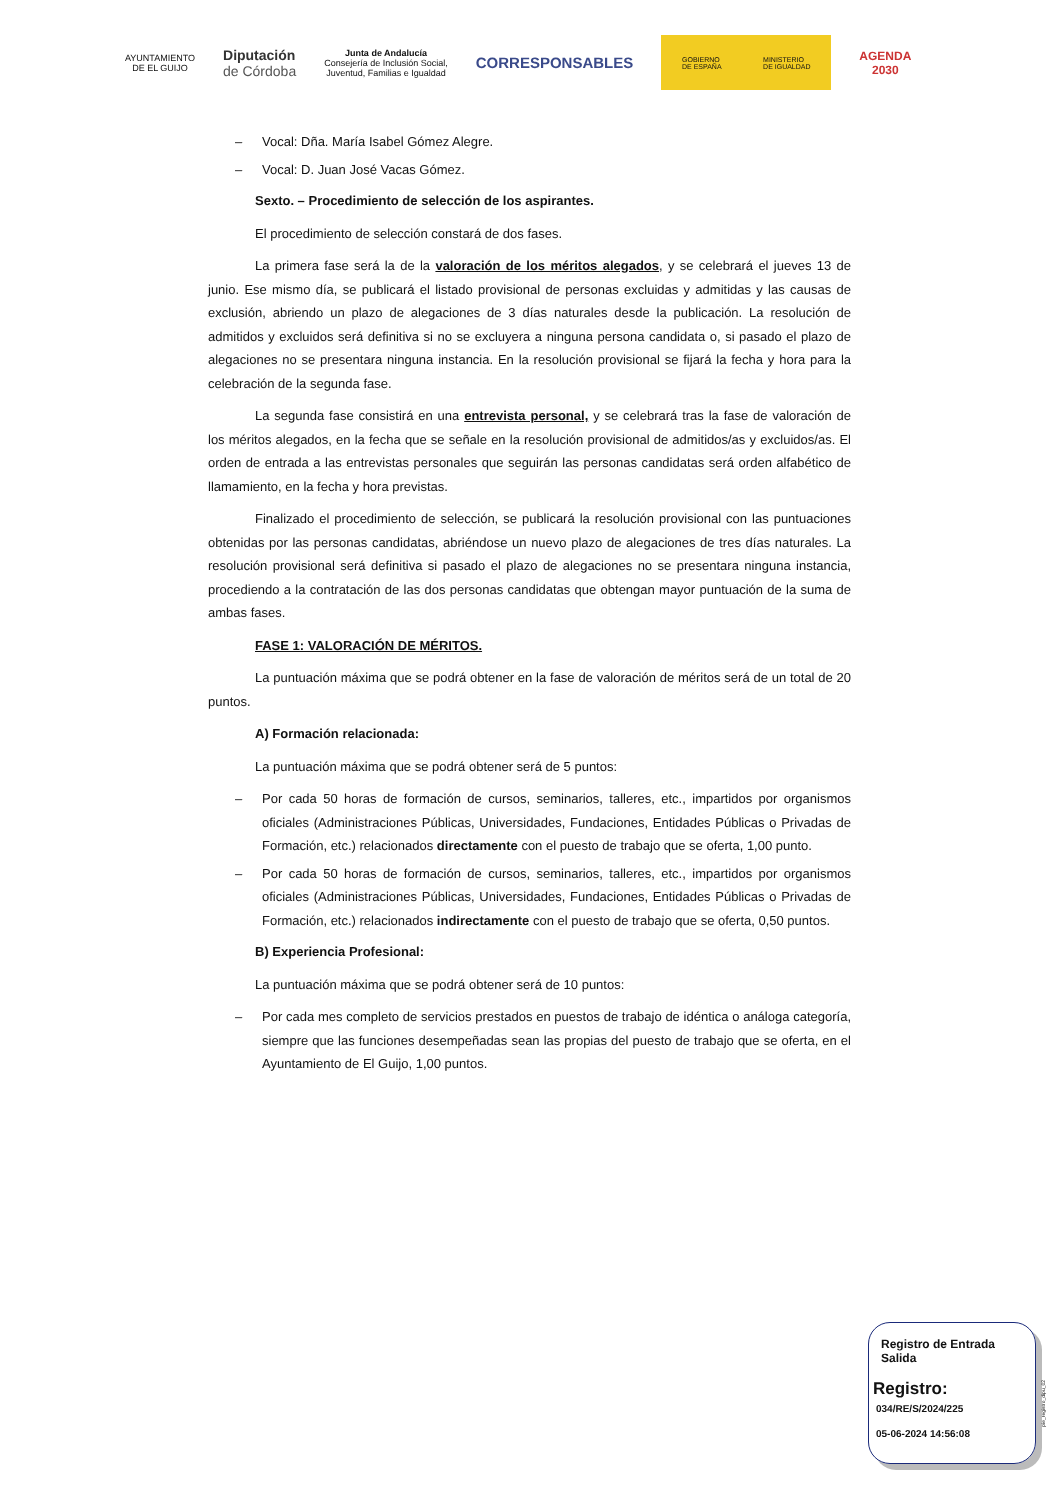AYUNTAMIENTO
DE EL GUIJO
Diputación
de Córdoba
Junta de Andalucía
Consejería de Inclusión Social,
Juventud, Familias e Igualdad
CORRESPONSABLES
GOBIERNO
DE ESPAÑA MINISTERIO
DE IGUALDAD
AGENDA
2030
– Vocal: Dña. María Isabel Gómez Alegre.
– Vocal: D. Juan José Vacas Gómez.
Sexto. – Procedimiento de selección de los aspirantes.
El procedimiento de selección constará de dos fases.
La primera fase será la de la valoración de los méritos alegados, y se celebrará el jueves 13 de junio. Ese mismo día, se publicará el listado provisional de personas excluidas y admitidas y las causas de exclusión, abriendo un plazo de alegaciones de 3 días naturales desde la publicación. La resolución de admitidos y excluidos será definitiva si no se excluyera a ninguna persona candidata o, si pasado el plazo de alegaciones no se presentara ninguna instancia. En la resolución provisional se fijará la fecha y hora para la celebración de la segunda fase.
La segunda fase consistirá en una entrevista personal, y se celebrará tras la fase de valoración de los méritos alegados, en la fecha que se señale en la resolución provisional de admitidos/as y excluidos/as. El orden de entrada a las entrevistas personales que seguirán las personas candidatas será orden alfabético de llamamiento, en la fecha y hora previstas.
Finalizado el procedimiento de selección, se publicará la resolución provisional con las puntuaciones obtenidas por las personas candidatas, abriéndose un nuevo plazo de alegaciones de tres días naturales. La resolución provisional será definitiva si pasado el plazo de alegaciones no se presentara ninguna instancia, procediendo a la contratación de las dos personas candidatas que obtengan mayor puntuación de la suma de ambas fases.
FASE 1: VALORACIÓN DE MÉRITOS.
La puntuación máxima que se podrá obtener en la fase de valoración de méritos será de un total de 20 puntos.
A) Formación relacionada:
La puntuación máxima que se podrá obtener será de 5 puntos:
– Por cada 50 horas de formación de cursos, seminarios, talleres, etc., impartidos por organismos oficiales (Administraciones Públicas, Universidades, Fundaciones, Entidades Públicas o Privadas de Formación, etc.) relacionados directamente con el puesto de trabajo que se oferta, 1,00 punto.
– Por cada 50 horas de formación de cursos, seminarios, talleres, etc., impartidos por organismos oficiales (Administraciones Públicas, Universidades, Fundaciones, Entidades Públicas o Privadas de Formación, etc.) relacionados indirectamente con el puesto de trabajo que se oferta, 0,50 puntos.
B) Experiencia Profesional:
La puntuación máxima que se podrá obtener será de 10 puntos:
– Por cada mes completo de servicios prestados en puestos de trabajo de idéntica o análoga categoría, siempre que las funciones desempeñadas sean las propias del puesto de trabajo que se oferta, en el Ayuntamiento de El Guijo, 1,00 puntos.
Registro de Entrada
Salida
Registro:
034/RE/S/2024/225
05-06-2024 14:56:08
pie_registro_dipu_02